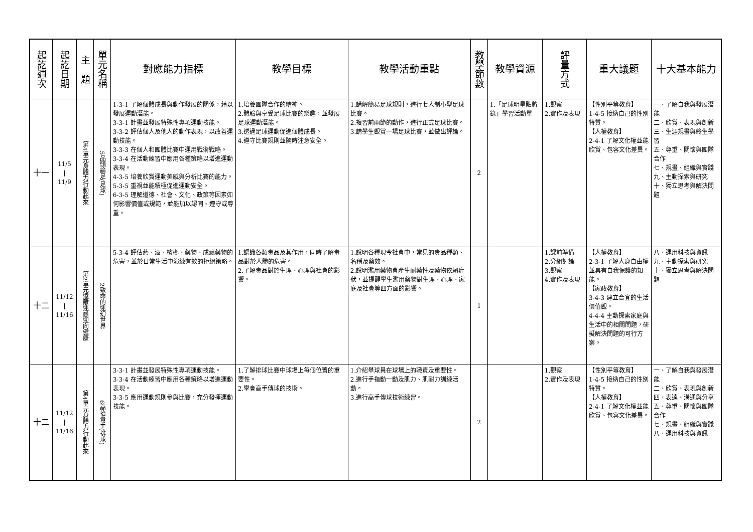| 起訖週次 | 起訖日期 | 主 題 | 單元名稱 | 對應能力指標 | 教學目標 | 教學活動重點 | 教學節數 | 教學資源 | 評量方式 | 重大議題 | 十大基本能力 |
| --- | --- | --- | --- | --- | --- | --- | --- | --- | --- | --- | --- |
| 十一 | 11/5 / 11/9 | 第4單元身體力行動起來 | 5品頭論足(足球) | 1-3-1 了解個體成長與動作發展的關係，藉以發展運動潛能。 3-3-1 計畫並發展特殊性專項運動技能。 3-3-2 評估個人及他人的動作表現，以改善運動技能。 3-3-3 在個人和團體比賽中運用戰術戰略。 3-3-4 在活動練習中應用各種策略以增進運動表現。 4-3-5 培養欣賞運動美感與分析比賽的能力。 5-3-5 重視並能積極促進運動安全。 6-3-5 理解道德、社會、文化、政策等因素如何影響價值或規範，並能加以認同、遵守或尊重。 | 1.培養團隊合作的精神。 2.體驗與享受足球比賽的樂趣，並發展足球運動潛能。 3.透過足球運動促進個體成長。 4.遵守比賽規則並隨時注意安全。 | 1.講解簡易足球規則，進行七人制小型足球比賽。 2.複習前兩節的動作，進行正式足球比賽。 3.請學生觀賞一場足球比賽，並做出評論。 | 2 | 1.「足球明星點將錄」學習活動單 | 1.觀察 2.實作及表現 | 【性別平等教育】 1-4-5 接納自己的性別特質。 【人權教育】 2-4-1 了解文化權並能欣賞、包容文化差異。 | 一、了解自我與發展潛能 二、欣賞、表現與創新 三、生涯規畫與終生學習 五、尊重、關懷與團隊合作 七、規畫、組織與實踐 九、主動探索與研究 十、獨立思考與解決問題 |
| 十二 | 11/12 / 11/16 | 第2單元遠離迷惑迎向健康 | 2致命的迷幻世界 | 5-3-4 評估菸、酒、檳榔、藥物、成癮藥物的危害，並於日常生活中演練有效的拒絕策略。 | 1.認識各類毒品及其作用，同時了解毒品對於人體的危害。 2.了解毒品對於生理、心理與社會的影響。 | 1.說明各種現今社會中，常見的毒品種類、名稱及藥效。 2.說明濫用藥物會產生耐藥性及藥物依賴症狀，並提醒學生濫用藥物對生理、心理、家庭及社會等四方面的影響。 | 1 | | 1.課前準備 2.分組討論 3.觀察 4.實作及表現 | 【人權教育】 2-3-1 了解人身自由權並具有自我保護的知能。 【家政教育】 3-4-3 建立合宜的生活價值觀。 4-4-4 主動探索家庭與生活中的相關問題，研擬解決問題的可行方案。 | 八、運用科技與資訊 九、主動探索與研究 十、獨立思考與解決問題 |
| 十二 | 11/12 / 11/16 | 第4單元身體力行動起來 | 6高抬貴手(排球) | 3-3-1 計畫並發展特殊性專項運動技能。 3-3-4 在活動練習中應用各種策略以增進運動表現。 3-3-5 應用運動規則參與比賽，充分發揮運動技能。 | 1.了解排球比賽中球場上每個位置的重要性。 2.學會高手傳球的技術。 | 1.介紹舉球員在球場上的職責及重要性。 2.進行手指動一動及肌力、肌耐力訓練活動。 3.進行高手傳球技術練習。 | 2 | | 1.觀察 2.實作及表現 | 【性別平等教育】 1-4-5 接納自己的性別特質。 【人權教育】 2-4-1 了解文化權並能欣賞、包容文化差異。 | 一、了解自我與發展潛能 二、欣賞、表現與創新 四、表達、溝通與分享 五、尊重、關懷與團隊合作 七、規畫、組織與實踐 八、運用科技與資訊 |